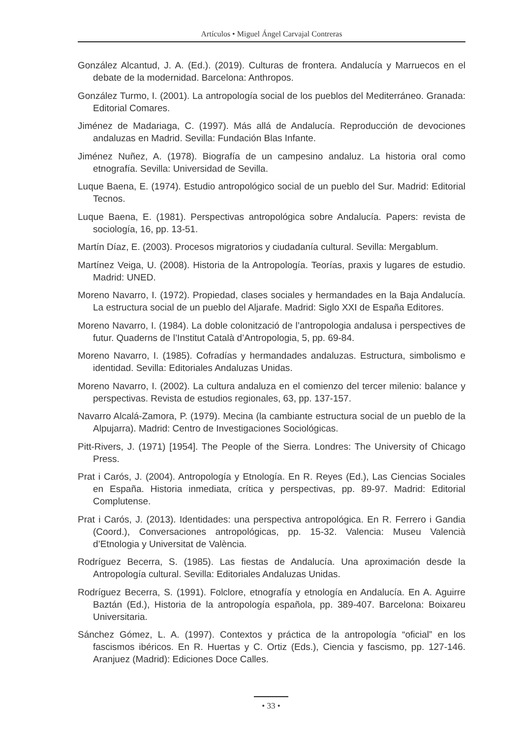Artículos • Miguel Ángel Carvajal Contreras
González Alcantud, J. A. (Ed.). (2019). Culturas de frontera. Andalucía y Marruecos en el debate de la modernidad. Barcelona: Anthropos.
González Turmo, I. (2001). La antropología social de los pueblos del Mediterráneo. Granada: Editorial Comares.
Jiménez de Madariaga, C. (1997). Más allá de Andalucía. Reproducción de devociones andaluzas en Madrid. Sevilla: Fundación Blas Infante.
Jiménez Nuñez, A. (1978). Biografía de un campesino andaluz. La historia oral como etnografía. Sevilla: Universidad de Sevilla.
Luque Baena, E. (1974). Estudio antropológico social de un pueblo del Sur. Madrid: Editorial Tecnos.
Luque Baena, E. (1981). Perspectivas antropológica sobre Andalucía. Papers: revista de sociología, 16, pp. 13-51.
Martín Díaz, E. (2003). Procesos migratorios y ciudadanía cultural. Sevilla: Mergablum.
Martínez Veiga, U. (2008). Historia de la Antropología. Teorías, praxis y lugares de estudio. Madrid: UNED.
Moreno Navarro, I. (1972). Propiedad, clases sociales y hermandades en la Baja Andalucía. La estructura social de un pueblo del Aljarafe. Madrid: Siglo XXI de España Editores.
Moreno Navarro, I. (1984). La doble colonització de l’antropologia andalusa i perspectives de futur. Quaderns de l’Institut Català d’Antropologia, 5, pp. 69-84.
Moreno Navarro, I. (1985). Cofradías y hermandades andaluzas. Estructura, simbolismo e identidad. Sevilla: Editoriales Andaluzas Unidas.
Moreno Navarro, I. (2002). La cultura andaluza en el comienzo del tercer milenio: balance y perspectivas. Revista de estudios regionales, 63, pp. 137-157.
Navarro Alcalá-Zamora, P. (1979). Mecina (la cambiante estructura social de un pueblo de la Alpujarra). Madrid: Centro de Investigaciones Sociológicas.
Pitt-Rivers, J. (1971) [1954]. The People of the Sierra. Londres: The University of Chicago Press.
Prat i Carós, J. (2004). Antropología y Etnología. En R. Reyes (Ed.), Las Ciencias Sociales en España. Historia inmediata, crítica y perspectivas, pp. 89-97. Madrid: Editorial Complutense.
Prat i Carós, J. (2013). Identidades: una perspectiva antropológica. En R. Ferrero i Gandia (Coord.), Conversaciones antropológicas, pp. 15-32. Valencia: Museu Valencià d’Etnologia y Universitat de València.
Rodríguez Becerra, S. (1985). Las fiestas de Andalucía. Una aproximación desde la Antropología cultural. Sevilla: Editoriales Andaluzas Unidas.
Rodríguez Becerra, S. (1991). Folclore, etnografía y etnología en Andalucía. En A. Aguirre Baztán (Ed.), Historia de la antropología española, pp. 389-407. Barcelona: Boixareu Universitaria.
Sánchez Gómez, L. A. (1997). Contextos y práctica de la antropología “oficial” en los fascismos ibéricos. En R. Huertas y C. Ortiz (Eds.), Ciencia y fascismo, pp. 127-146. Aranjuez (Madrid): Ediciones Doce Calles.
• 33 •